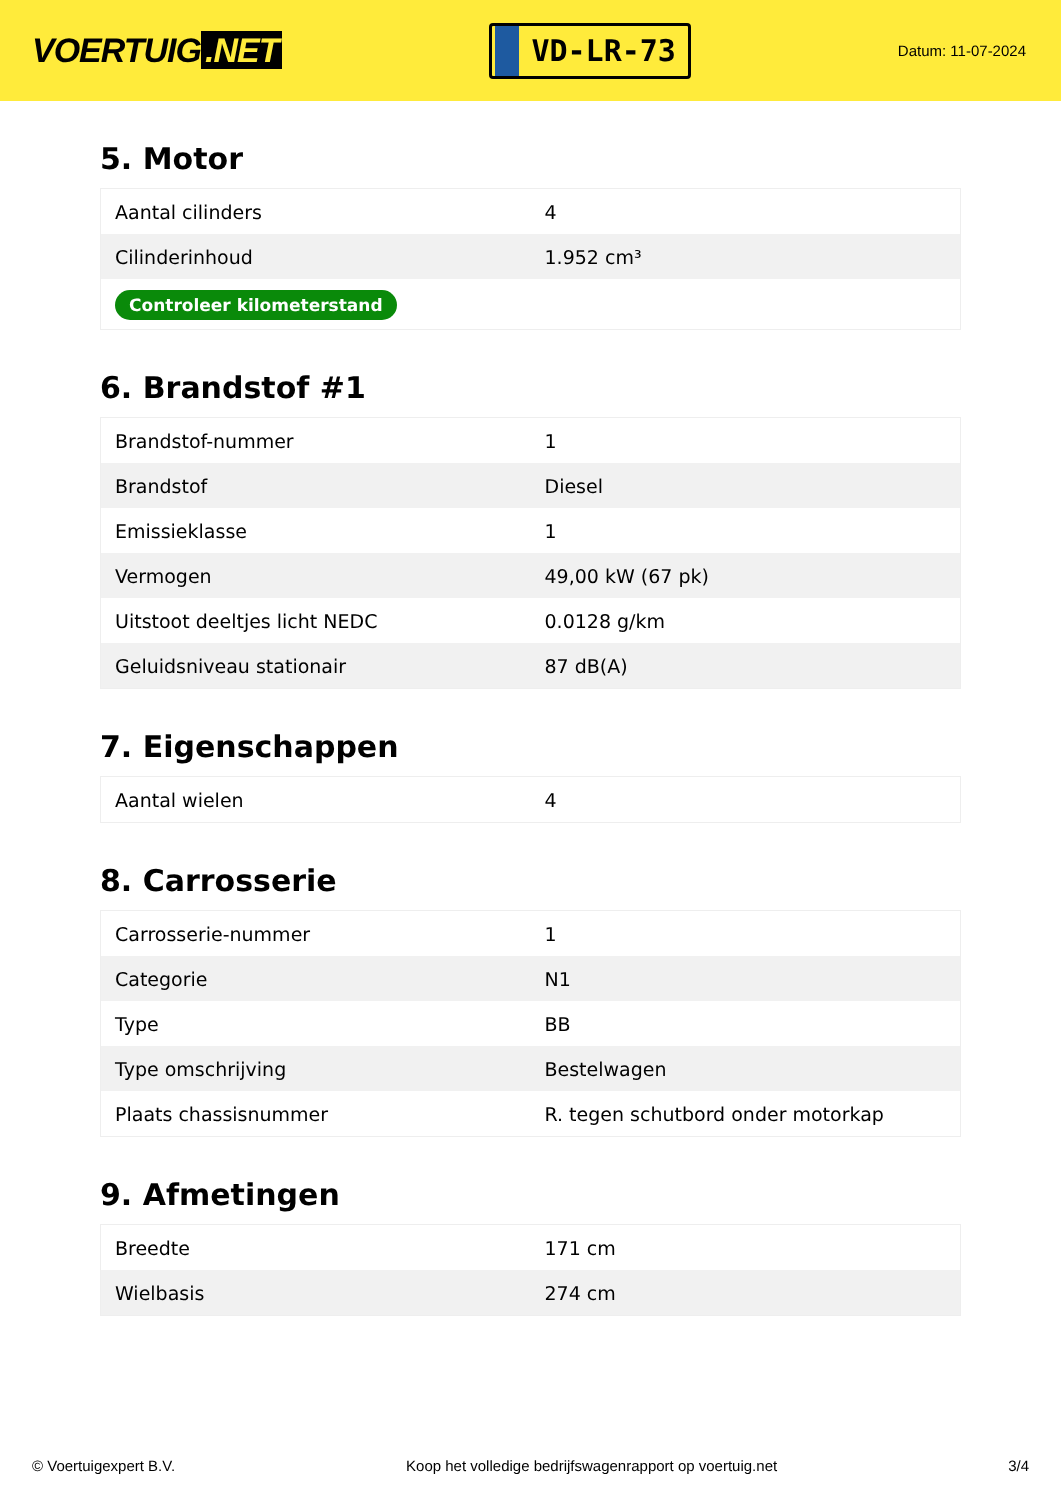VOERTUIG.NET
VD-LR-73
Datum: 11-07-2024
5. Motor
| Aantal cilinders | 4 |
| Cilinderinhoud | 1.952 cm³ |
| Controleer kilometerstand | |
6. Brandstof #1
| Brandstof-nummer | 1 |
| Brandstof | Diesel |
| Emissieklasse | 1 |
| Vermogen | 49,00 kW (67 pk) |
| Uitstoot deeltjes licht NEDC | 0.0128 g/km |
| Geluidsniveau stationair | 87 dB(A) |
7. Eigenschappen
| Aantal wielen | 4 |
8. Carrosserie
| Carrosserie-nummer | 1 |
| Categorie | N1 |
| Type | BB |
| Type omschrijving | Bestelwagen |
| Plaats chassisnummer | R. tegen schutbord onder motorkap |
9. Afmetingen
| Breedte | 171 cm |
| Wielbasis | 274 cm |
© Voertuigexpert B.V. Koop het volledige bedrijfswagenrapport op voertuig.net 3/4